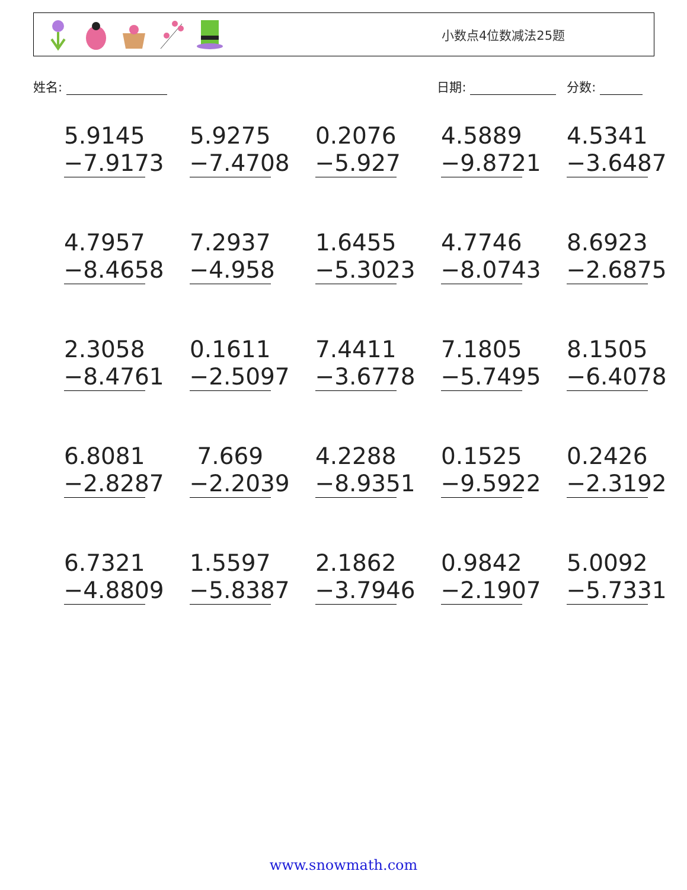小数点4位数减法25题
姓名: 日期: 分数:
| 5.9145 −7.9173 | 5.9275 −7.4708 | 0.2076 −5.927 | 4.5889 −9.8721 | 4.5341 −3.6487 |
| 4.7957 −8.4658 | 7.2937 −4.958 | 1.6455 −5.3023 | 4.7746 −8.0743 | 8.6923 −2.6875 |
| 2.3058 −8.4761 | 0.1611 −2.5097 | 7.4411 −3.6778 | 7.1805 −5.7495 | 8.1505 −6.4078 |
| 6.8081 −2.8287 | 7.669 −2.2039 | 4.2288 −8.9351 | 0.1525 −9.5922 | 0.2426 −2.3192 |
| 6.7321 −4.8809 | 1.5597 −5.8387 | 2.1862 −3.7946 | 0.9842 −2.1907 | 5.0092 −5.7331 |
www.snowmath.com